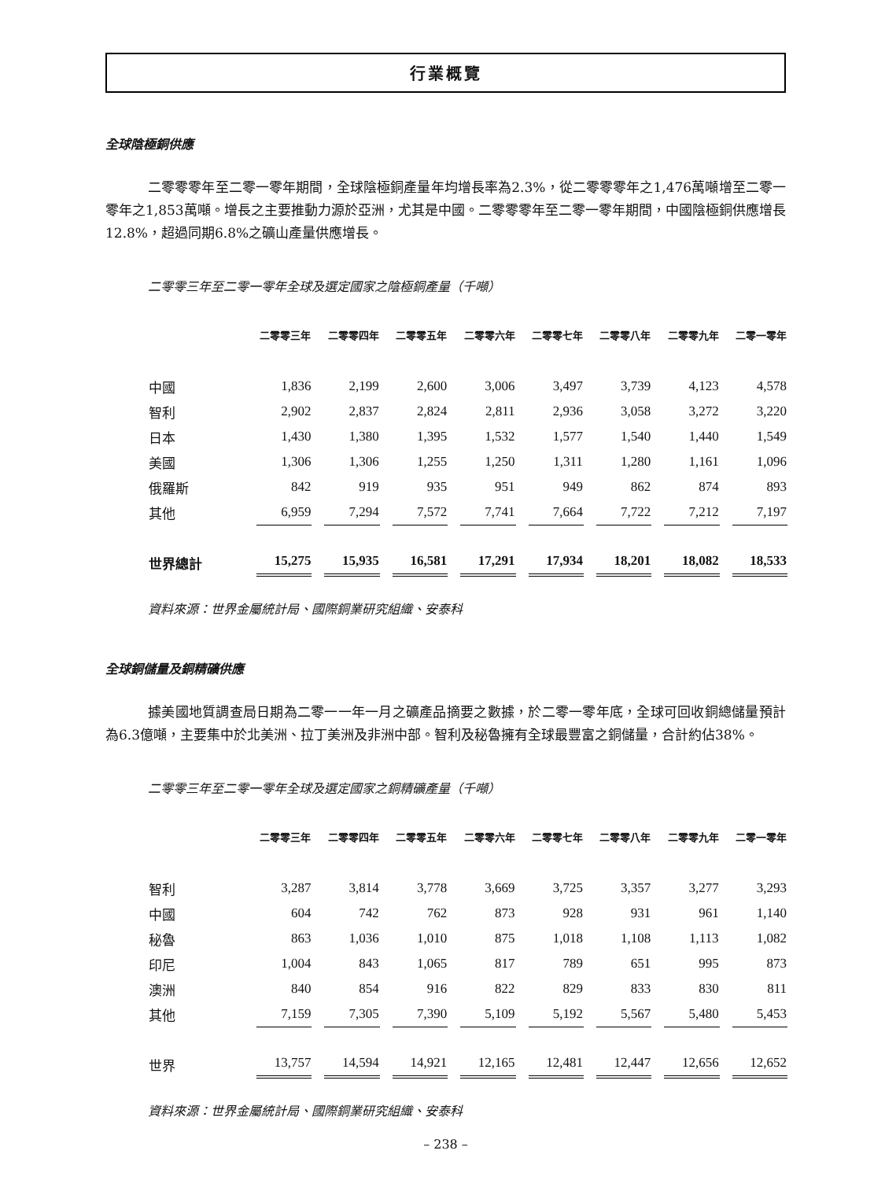行業概覽
全球陰極銅供應
二零零零年至二零一零年期間，全球陰極銅產量年均增長率為2.3%，從二零零零年之1,476萬噸增至二零一零年之1,853萬噸。增長之主要推動力源於亞洲，尤其是中國。二零零零年至二零一零年期間，中國陰極銅供應增長12.8%，超過同期6.8%之礦山產量供應增長。
二零零三年至二零一零年全球及選定國家之陰極銅產量（千噸）
| | 二零零三年 | 二零零四年 | 二零零五年 | 二零零六年 | 二零零七年 | 二零零八年 | 二零零九年 | 二零一零年 |
| --- | --- | --- | --- | --- | --- | --- | --- | --- |
| 中國 | 1,836 | 2,199 | 2,600 | 3,006 | 3,497 | 3,739 | 4,123 | 4,578 |
| 智利 | 2,902 | 2,837 | 2,824 | 2,811 | 2,936 | 3,058 | 3,272 | 3,220 |
| 日本 | 1,430 | 1,380 | 1,395 | 1,532 | 1,577 | 1,540 | 1,440 | 1,549 |
| 美國 | 1,306 | 1,306 | 1,255 | 1,250 | 1,311 | 1,280 | 1,161 | 1,096 |
| 俄羅斯 | 842 | 919 | 935 | 951 | 949 | 862 | 874 | 893 |
| 其他 | 6,959 | 7,294 | 7,572 | 7,741 | 7,664 | 7,722 | 7,212 | 7,197 |
| 世界總計 | 15,275 | 15,935 | 16,581 | 17,291 | 17,934 | 18,201 | 18,082 | 18,533 |
資料來源：世界金屬統計局、國際銅業研究組織、安泰科
全球銅儲量及銅精礦供應
據美國地質調查局日期為二零一一年一月之礦產品摘要之數據，於二零一零年底，全球可回收銅總儲量預計為6.3億噸，主要集中於北美洲、拉丁美洲及非洲中部。智利及秘魯擁有全球最豐富之銅儲量，合計約佔38%。
二零零三年至二零一零年全球及選定國家之銅精礦產量（千噸）
| | 二零零三年 | 二零零四年 | 二零零五年 | 二零零六年 | 二零零七年 | 二零零八年 | 二零零九年 | 二零一零年 |
| --- | --- | --- | --- | --- | --- | --- | --- | --- |
| 智利 | 3,287 | 3,814 | 3,778 | 3,669 | 3,725 | 3,357 | 3,277 | 3,293 |
| 中國 | 604 | 742 | 762 | 873 | 928 | 931 | 961 | 1,140 |
| 秘魯 | 863 | 1,036 | 1,010 | 875 | 1,018 | 1,108 | 1,113 | 1,082 |
| 印尼 | 1,004 | 843 | 1,065 | 817 | 789 | 651 | 995 | 873 |
| 澳洲 | 840 | 854 | 916 | 822 | 829 | 833 | 830 | 811 |
| 其他 | 7,159 | 7,305 | 7,390 | 5,109 | 5,192 | 5,567 | 5,480 | 5,453 |
| 世界 | 13,757 | 14,594 | 14,921 | 12,165 | 12,481 | 12,447 | 12,656 | 12,652 |
資料來源：世界金屬統計局、國際銅業研究組織、安泰科
– 238 –